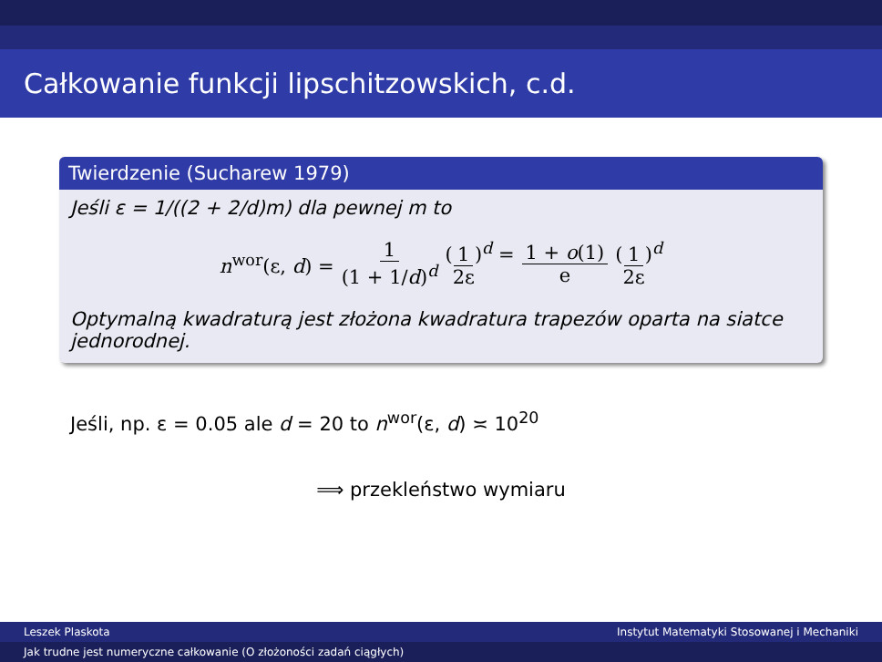Całkowanie funkcji lipschitzowskich, c.d.
Twierdzenie (Sucharew 1979)
Jeśli ε = 1/((2 + 2/d)m) dla pewnej m to
n<sup>wor</sup>(ε, d) = 1 (1 + 1/d)<sup>d</sup> (1 2ε)<sup>d</sup> = 1 + o(1) e (1 2ε)<sup>d</sup>
Optymalną kwadraturą jest złożona kwadratura trapezów oparta na siatce jednorodnej.
Jeśli, np. ε = 0.05 ale d = 20 to n<sup>wor</sup>(ε, d) ≍ 10<sup>20</sup>
⟹ przekleństwo wymiaru
Leszek Plaskota Instytut Matematyki Stosowanej i Mechaniki
Jak trudne jest numeryczne całkowanie (O złożoności zadań ciągłych)